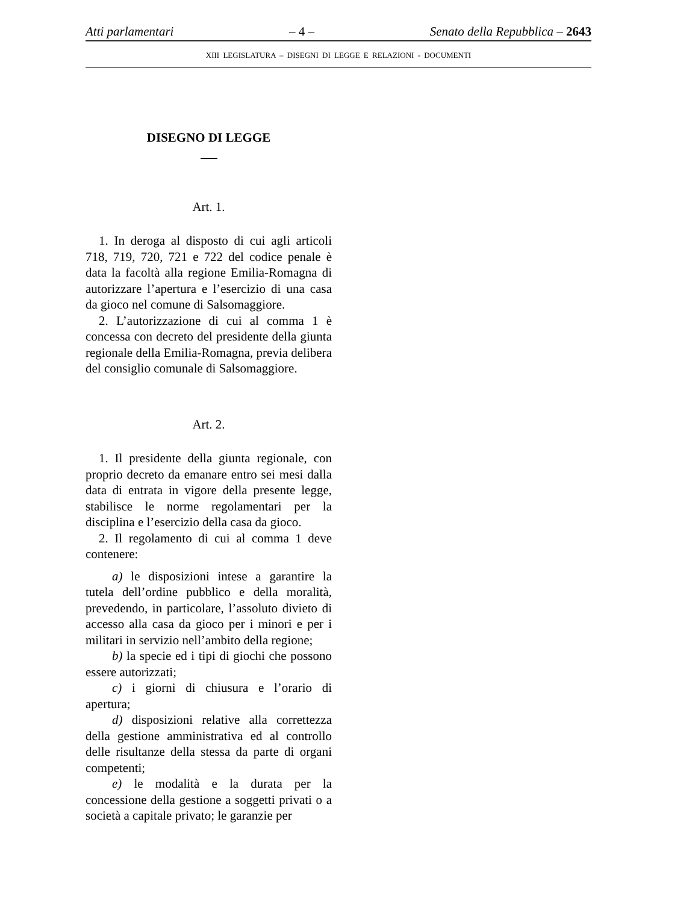Atti parlamentari – 4 – Senato della Repubblica – 2643
XIII LEGISLATURA – DISEGNI DI LEGGE E RELAZIONI - DOCUMENTI
DISEGNO DI LEGGE
Art. 1.
1. In deroga al disposto di cui agli articoli 718, 719, 720, 721 e 722 del codice penale è data la facoltà alla regione Emilia-Romagna di autorizzare l’apertura e l’esercizio di una casa da gioco nel comune di Salsomaggiore.
2. L’autorizzazione di cui al comma 1 è concessa con decreto del presidente della giunta regionale della Emilia-Romagna, previa delibera del consiglio comunale di Salsomaggiore.
Art. 2.
1. Il presidente della giunta regionale, con proprio decreto da emanare entro sei mesi dalla data di entrata in vigore della presente legge, stabilisce le norme regolamentari per la disciplina e l’esercizio della casa da gioco.
2. Il regolamento di cui al comma 1 deve contenere:
a) le disposizioni intese a garantire la tutela dell’ordine pubblico e della moralità, prevedendo, in particolare, l’assoluto divieto di accesso alla casa da gioco per i minori e per i militari in servizio nell’ambito della regione;
b) la specie ed i tipi di giochi che possono essere autorizzati;
c) i giorni di chiusura e l’orario di apertura;
d) disposizioni relative alla correttezza della gestione amministrativa ed al controllo delle risultanze della stessa da parte di organi competenti;
e) le modalità e la durata per la concessione della gestione a soggetti privati o a società a capitale privato; le garanzie per